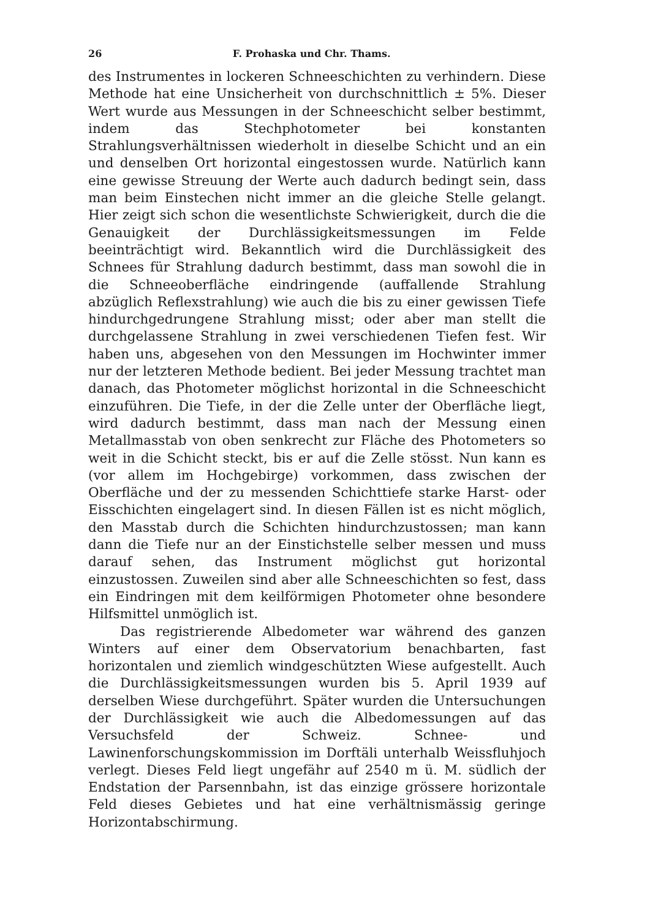26 F. Prohaska und Chr. Thams.
des Instrumentes in lockeren Schneeschichten zu verhindern. Diese Methode hat eine Unsicherheit von durchschnittlich ± 5%. Dieser Wert wurde aus Messungen in der Schneeschicht selber bestimmt, indem das Stechphotometer bei konstanten Strahlungsverhältnissen wiederholt in dieselbe Schicht und an ein und denselben Ort horizontal eingestossen wurde. Natürlich kann eine gewisse Streuung der Werte auch dadurch bedingt sein, dass man beim Einstechen nicht immer an die gleiche Stelle gelangt. Hier zeigt sich schon die wesentlichste Schwierigkeit, durch die die Genauigkeit der Durchlässigkeitsmessungen im Felde beeinträchtigt wird. Bekanntlich wird die Durchlässigkeit des Schnees für Strahlung dadurch bestimmt, dass man sowohl die in die Schneeoberfläche eindringende (auffallende Strahlung abzüglich Reflexstrahlung) wie auch die bis zu einer gewissen Tiefe hindurchgedrungene Strahlung misst; oder aber man stellt die durchgelassene Strahlung in zwei verschiedenen Tiefen fest. Wir haben uns, abgesehen von den Messungen im Hochwinter immer nur der letzteren Methode bedient. Bei jeder Messung trachtet man danach, das Photometer möglichst horizontal in die Schneeschicht einzuführen. Die Tiefe, in der die Zelle unter der Oberfläche liegt, wird dadurch bestimmt, dass man nach der Messung einen Metallmasstab von oben senkrecht zur Fläche des Photometers so weit in die Schicht steckt, bis er auf die Zelle stösst. Nun kann es (vor allem im Hochgebirge) vorkommen, dass zwischen der Oberfläche und der zu messenden Schichttiefe starke Harst- oder Eisschichten eingelagert sind. In diesen Fällen ist es nicht möglich, den Masstab durch die Schichten hindurchzustossen; man kann dann die Tiefe nur an der Einstichstelle selber messen und muss darauf sehen, das Instrument möglichst gut horizontal einzustossen. Zuweilen sind aber alle Schneeschichten so fest, dass ein Eindringen mit dem keilförmigen Photometer ohne besondere Hilfsmittel unmöglich ist.
Das registrierende Albedometer war während des ganzen Winters auf einer dem Observatorium benachbarten, fast horizontalen und ziemlich windgeschützten Wiese aufgestellt. Auch die Durchlässigkeitsmessungen wurden bis 5. April 1939 auf derselben Wiese durchgeführt. Später wurden die Untersuchungen der Durchlässigkeit wie auch die Albedomessungen auf das Versuchsfeld der Schweiz. Schnee- und Lawinenforschungskommission im Dorftäli unterhalb Weissfluhjoch verlegt. Dieses Feld liegt ungefähr auf 2540 m ü. M. südlich der Endstation der Parsennbahn, ist das einzige grössere horizontale Feld dieses Gebietes und hat eine verhältnismässig geringe Horizontabschirmung.